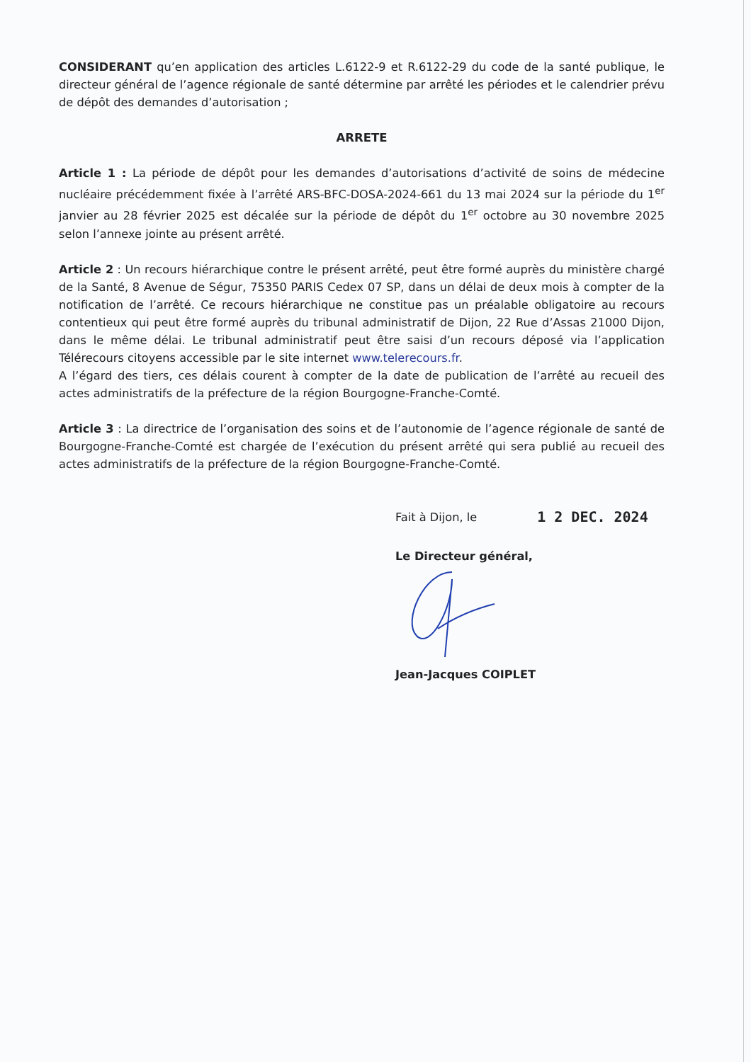CONSIDERANT qu’en application des articles L.6122-9 et R.6122-29 du code de la santé publique, le directeur général de l’agence régionale de santé détermine par arrêté les périodes et le calendrier prévu de dépôt des demandes d’autorisation ;
ARRETE
Article 1 : La période de dépôt pour les demandes d’autorisations d’activité de soins de médecine nucléaire précédemment fixée à l’arrêté ARS-BFC-DOSA-2024-661 du 13 mai 2024 sur la période du 1<sup>er</sup> janvier au 28 février 2025 est décalée sur la période de dépôt du 1<sup>er</sup> octobre au 30 novembre 2025 selon l’annexe jointe au présent arrêté.
Article 2 : Un recours hiérarchique contre le présent arrêté, peut être formé auprès du ministère chargé de la Santé, 8 Avenue de Ségur, 75350 PARIS Cedex 07 SP, dans un délai de deux mois à compter de la notification de l’arrêté. Ce recours hiérarchique ne constitue pas un préalable obligatoire au recours contentieux qui peut être formé auprès du tribunal administratif de Dijon, 22 Rue d’Assas 21000 Dijon, dans le même délai. Le tribunal administratif peut être saisi d’un recours déposé via l’application Télérecours citoyens accessible par le site internet www.telerecours.fr.
A l’égard des tiers, ces délais courent à compter de la date de publication de l’arrêté au recueil des actes administratifs de la préfecture de la région Bourgogne-Franche-Comté.
Article 3 : La directrice de l’organisation des soins et de l’autonomie de l’agence régionale de santé de Bourgogne-Franche-Comté est chargée de l’exécution du présent arrêté qui sera publié au recueil des actes administratifs de la préfecture de la région Bourgogne-Franche-Comté.
Fait à Dijon, le 1 2 DEC. 2024
Le Directeur général,
Jean-Jacques COIPLET